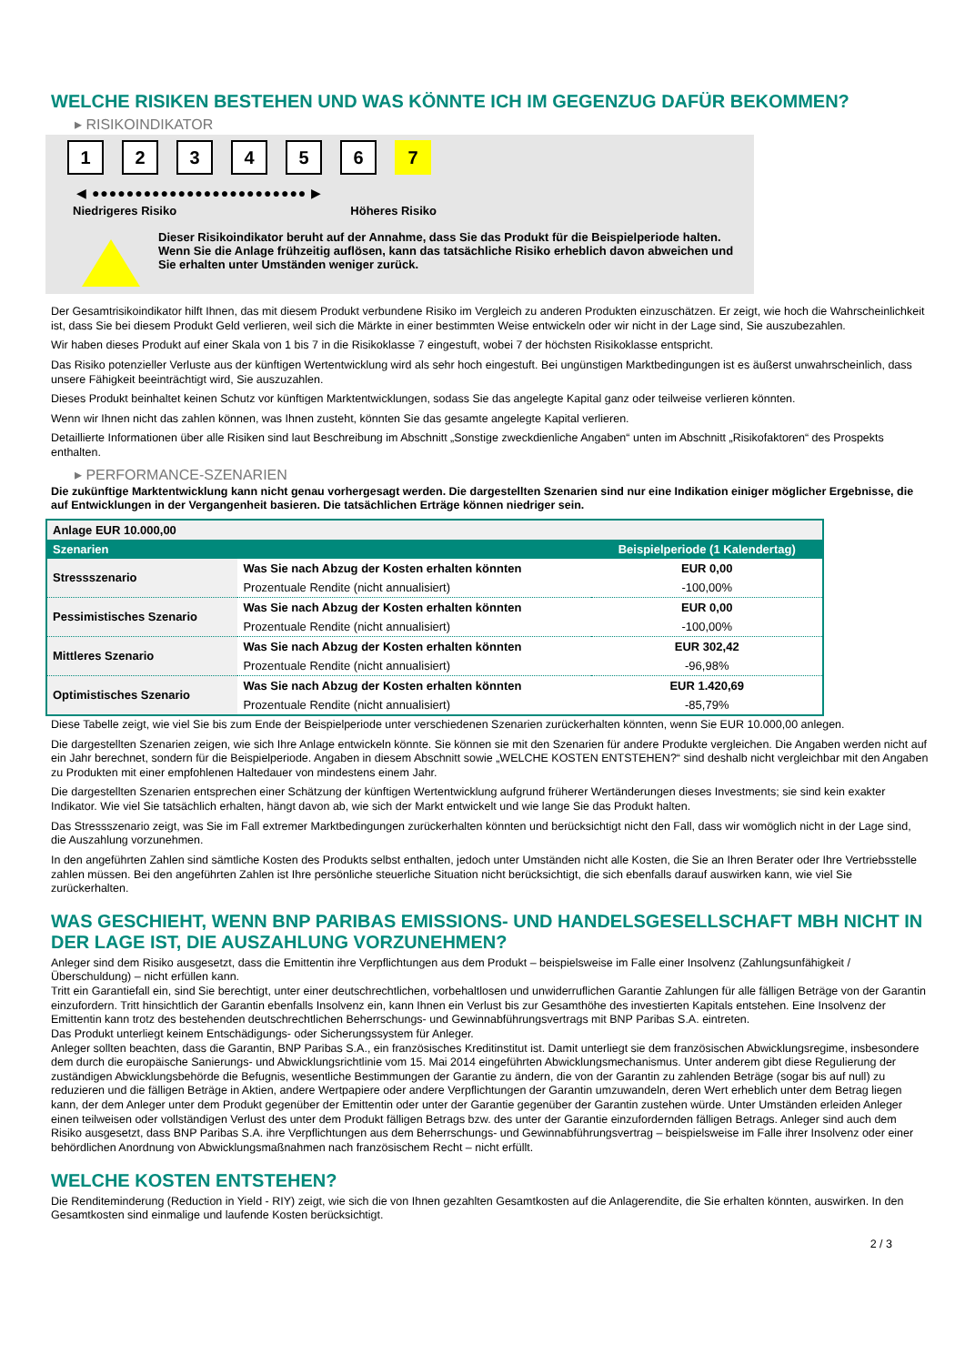WELCHE RISIKEN BESTEHEN UND WAS KÖNNTE ICH IM GEGENZUG DAFÜR BEKOMMEN?
▸ RISIKOINDIKATOR
1 2 3 4 5 6 7
◀ ●●●●●●●●●●●●●●●●●●●●●●●●● ▶
Niedrigeres Risiko Höheres Risiko
Dieser Risikoindikator beruht auf der Annahme, dass Sie das Produkt für die Beispielperiode halten.
Wenn Sie die Anlage frühzeitig auflösen, kann das tatsächliche Risiko erheblich davon abweichen und Sie erhalten unter Umständen weniger zurück.
Der Gesamtrisikoindikator hilft Ihnen, das mit diesem Produkt verbundene Risiko im Vergleich zu anderen Produkten einzuschätzen. Er zeigt, wie hoch die Wahrscheinlichkeit ist, dass Sie bei diesem Produkt Geld verlieren, weil sich die Märkte in einer bestimmten Weise entwickeln oder wir nicht in der Lage sind, Sie auszubezahlen.
Wir haben dieses Produkt auf einer Skala von 1 bis 7 in die Risikoklasse 7 eingestuft, wobei 7 der höchsten Risikoklasse entspricht.
Das Risiko potenzieller Verluste aus der künftigen Wertentwicklung wird als sehr hoch eingestuft. Bei ungünstigen Marktbedingungen ist es äußerst unwahrscheinlich, dass unsere Fähigkeit beeinträchtigt wird, Sie auszuzahlen.
Dieses Produkt beinhaltet keinen Schutz vor künftigen Marktentwicklungen, sodass Sie das angelegte Kapital ganz oder teilweise verlieren könnten.
Wenn wir Ihnen nicht das zahlen können, was Ihnen zusteht, könnten Sie das gesamte angelegte Kapital verlieren.
Detaillierte Informationen über alle Risiken sind laut Beschreibung im Abschnitt „Sonstige zweckdienliche Angaben“ unten im Abschnitt „Risikofaktoren“ des Prospekts enthalten.
▸ PERFORMANCE-SZENARIEN
Die zukünftige Marktentwicklung kann nicht genau vorhergesagt werden. Die dargestellten Szenarien sind nur eine Indikation einiger möglicher Ergebnisse, die auf Entwicklungen in der Vergangenheit basieren. Die tatsächlichen Erträge können niedriger sein.
| Anlage EUR 10.000,00 | | |
| --- | --- | --- |
| Szenarien | | Beispielperiode (1 Kalendertag) |
| Stressszenario | Was Sie nach Abzug der Kosten erhalten könnten | EUR 0,00 |
| | Prozentuale Rendite (nicht annualisiert) | -100,00% |
| Pessimistisches Szenario | Was Sie nach Abzug der Kosten erhalten könnten | EUR 0,00 |
| | Prozentuale Rendite (nicht annualisiert) | -100,00% |
| Mittleres Szenario | Was Sie nach Abzug der Kosten erhalten könnten | EUR 302,42 |
| | Prozentuale Rendite (nicht annualisiert) | -96,98% |
| Optimistisches Szenario | Was Sie nach Abzug der Kosten erhalten könnten | EUR 1.420,69 |
| | Prozentuale Rendite (nicht annualisiert) | -85,79% |
Diese Tabelle zeigt, wie viel Sie bis zum Ende der Beispielperiode unter verschiedenen Szenarien zurückerhalten könnten, wenn Sie EUR 10.000,00 anlegen.
Die dargestellten Szenarien zeigen, wie sich Ihre Anlage entwickeln könnte. Sie können sie mit den Szenarien für andere Produkte vergleichen. Die Angaben werden nicht auf ein Jahr berechnet, sondern für die Beispielperiode. Angaben in diesem Abschnitt sowie „WELCHE KOSTEN ENTSTEHEN?“ sind deshalb nicht vergleichbar mit den Angaben zu Produkten mit einer empfohlenen Haltedauer von mindestens einem Jahr.
Die dargestellten Szenarien entsprechen einer Schätzung der künftigen Wertentwicklung aufgrund früherer Wertänderungen dieses Investments; sie sind kein exakter Indikator. Wie viel Sie tatsächlich erhalten, hängt davon ab, wie sich der Markt entwickelt und wie lange Sie das Produkt halten.
Das Stressszenario zeigt, was Sie im Fall extremer Marktbedingungen zurückerhalten könnten und berücksichtigt nicht den Fall, dass wir womöglich nicht in der Lage sind, die Auszahlung vorzunehmen.
In den angeführten Zahlen sind sämtliche Kosten des Produkts selbst enthalten, jedoch unter Umständen nicht alle Kosten, die Sie an Ihren Berater oder Ihre Vertriebsstelle zahlen müssen. Bei den angeführten Zahlen ist Ihre persönliche steuerliche Situation nicht berücksichtigt, die sich ebenfalls darauf auswirken kann, wie viel Sie zurückerhalten.
WAS GESCHIEHT, WENN BNP PARIBAS EMISSIONS- UND HANDELSGESELLSCHAFT MBH NICHT IN DER LAGE IST, DIE AUSZAHLUNG VORZUNEHMEN?
Anleger sind dem Risiko ausgesetzt, dass die Emittentin ihre Verpflichtungen aus dem Produkt – beispielsweise im Falle einer Insolvenz (Zahlungsunfähigkeit / Überschuldung) – nicht erfüllen kann.
Tritt ein Garantiefall ein, sind Sie berechtigt, unter einer deutschrechtlichen, vorbehaltlosen und unwiderruflichen Garantie Zahlungen für alle fälligen Beträge von der Garantin einzufordern. Tritt hinsichtlich der Garantin ebenfalls Insolvenz ein, kann Ihnen ein Verlust bis zur Gesamthöhe des investierten Kapitals entstehen. Eine Insolvenz der Emittentin kann trotz des bestehenden deutschrechtlichen Beherrschungs- und Gewinnabführungsvertrags mit BNP Paribas S.A. eintreten.
Das Produkt unterliegt keinem Entschädigungs- oder Sicherungssystem für Anleger.
Anleger sollten beachten, dass die Garantin, BNP Paribas S.A., ein französisches Kreditinstitut ist. Damit unterliegt sie dem französischen Abwicklungsregime, insbesondere dem durch die europäische Sanierungs- und Abwicklungsrichtlinie vom 15. Mai 2014 eingeführten Abwicklungsmechanismus. Unter anderem gibt diese Regulierung der zuständigen Abwicklungsbehörde die Befugnis, wesentliche Bestimmungen der Garantie zu ändern, die von der Garantin zu zahlenden Beträge (sogar bis auf null) zu reduzieren und die fälligen Beträge in Aktien, andere Wertpapiere oder andere Verpflichtungen der Garantin umzuwandeln, deren Wert erheblich unter dem Betrag liegen kann, der dem Anleger unter dem Produkt gegenüber der Emittentin oder unter der Garantie gegenüber der Garantin zustehen würde. Unter Umständen erleiden Anleger einen teilweisen oder vollständigen Verlust des unter dem Produkt fälligen Betrags bzw. des unter der Garantie einzufordernden fälligen Betrags. Anleger sind auch dem Risiko ausgesetzt, dass BNP Paribas S.A. ihre Verpflichtungen aus dem Beherrschungs- und Gewinnabführungsvertrag – beispielsweise im Falle ihrer Insolvenz oder einer behördlichen Anordnung von Abwicklungsmaßnahmen nach französischem Recht – nicht erfüllt.
WELCHE KOSTEN ENTSTEHEN?
Die Renditeminderung (Reduction in Yield - RIY) zeigt, wie sich die von Ihnen gezahlten Gesamtkosten auf die Anlagerendite, die Sie erhalten könnten, auswirken. In den Gesamtkosten sind einmalige und laufende Kosten berücksichtigt.
2 / 3